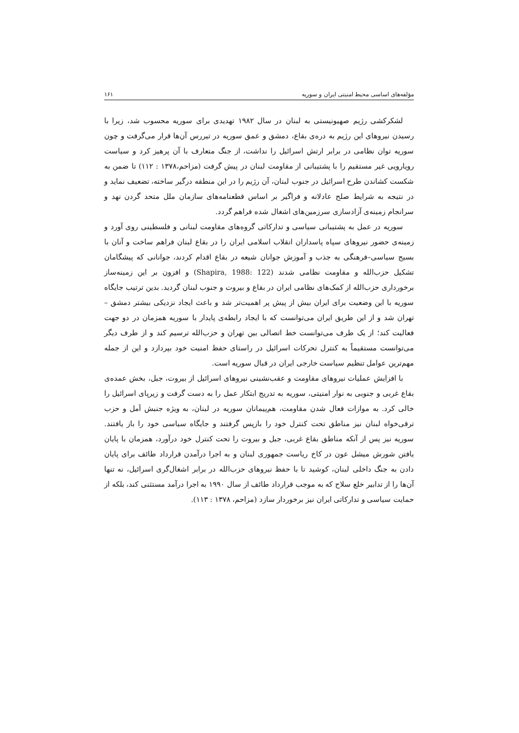مؤلفه‌های اساسی محیط امنیتی ایران و سوریه ۱۶۱
لشکرکشی رژیم صهیونیستی به لبنان در سال ۱۹۸۲ تهدیدی برای سوریه محسوب شد، زیرا با رسیدن نیروهای این رژیم به دره‌ی بقاع، دمشق و عمق سوریه در تیررس آن‌ها قرار می‌گرفت و چون سوریه توان نظامی در برابر ارتش اسرائیل را نداشت، از جنگ متعارف با آن پرهیز کرد و سیاست رویارویی غیر مستقیم را با پشتیبانی از مقاومت لبنان در پیش گرفت (مزاحم،۱۳۷۸ : ۱۱۲) تا ضمن به شکست کشاندن طرح اسرائیل در جنوب لبنان، آن رژیم را در این منطقه درگیر ساخته، تضعیف نماید و در نتیجه به شرایط صلح عادلانه و فراگیر بر اساس قطعنامه‌های سازمان ملل متحد گردن نهد و سرانجام زمینه‌ی آزادسازی سرزمین‌های اشغال شده فراهم گردد.
سوریه در عمل به پشتیبانی سیاسی و تدارکاتی گروه‌های مقاومت لبنانی و فلسطینی روی آورد و زمینه‌ی حضور نیروهای سپاه پاسداران انقلاب اسلامی ایران را در بقاع لبنان فراهم ساخت و آنان با بسیج سیاسی–فرهنگی به جذب و آموزش جوانان شیعه در بقاع اقدام کردند، جوانانی که پیشگامان تشکیل حزب‌الله و مقاومت نظامی شدند (Shapira, 1988: 122) و افزون بر این زمینه‌ساز برخورداری حزب‌الله از کمک‌های نظامی ایران در بقاع و بیروت و جنوب لبنان گردید. بدین ترتیب جایگاه سوریه با این وضعیت برای ایران بیش از پیش پر اهمیت‌تر شد و باعث ایجاد نزدیکی بیشتر دمشق – تهران شد و از این طریق ایران می‌توانست که با ایجاد رابطه‌ی پایدار با سوریه همزمان در دو جهت فعالیت کند؛ از یک طرف می‌توانست خط اتصالی بین تهران و حزب‌الله ترسیم کند و از طرف دیگر می‌توانست مستقیماً به کنترل تحرکات اسرائیل در راستای حفظ امنیت خود بپردازد و این از جمله مهم‌ترین عوامل تنظیم سیاست خارجی ایران در قبال سوریه است.
با افزایش عملیات نیروهای مقاومت و عقب‌نشینی نیروهای اسرائیل از بیروت، جبل، بخش عمده‌ی بقاع غربی و جنوبی به نوار امنیتی، سوریه به تدریج ابتکار عمل را به دست گرفت و زیرپای اسرائیل را خالی کرد. به موازات فعال شدن مقاومت، هم‌پیمانان سوریه در لبنان، به ویژه جنبش اَمل و حزب ترقی‌خواه لبنان نیز مناطق تحت کنترل خود را بازپس گرفتند و جایگاه سیاسی خود را باز یافتند. سوریه نیز پس از آنکه مناطق بقاع غربی، جبل و بیروت را تحت کنترل خود درآورد، همزمان با پایان یافتن شورش میشل عون در کاخ ریاست جمهوری لبنان و به اجرا درآمدن قرارداد طائف برای پایان دادن به جنگ داخلی لبنان، کوشید تا با حفظ نیروهای حزب‌الله در برابر اشغال‌گری اسرائیل، نه تنها آن‌ها را از تدابیر خلع سلاح که به موجب قرارداد طائف از سال ۱۹۹۰ به اجرا درآمد مستثنی کند، بلکه از حمایت سیاسی و تدارکاتی ایران نیز برخوردار سازد (مزاحم، ۱۳۷۸ : ۱۱۳).